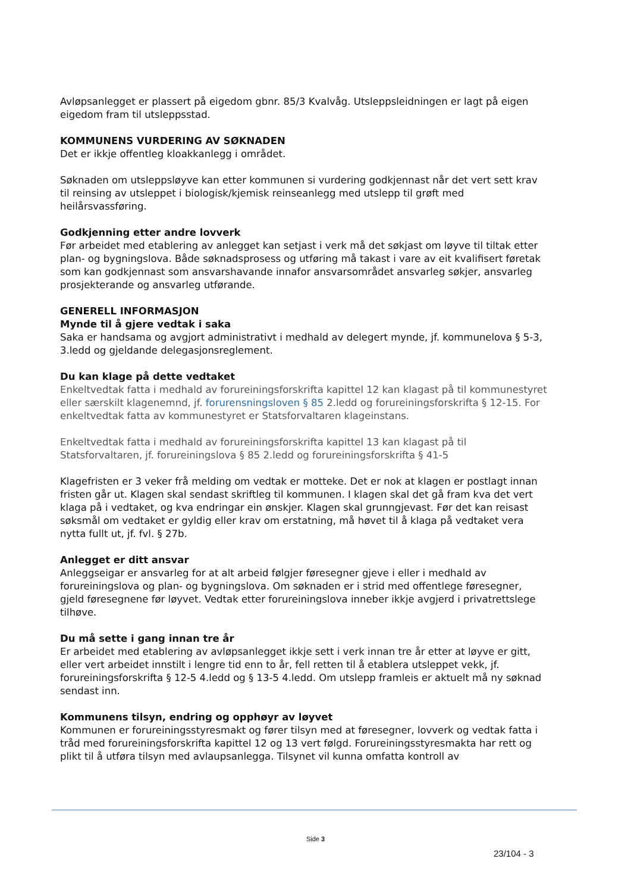Avløpsanlegget er plassert på eigedom gbnr. 85/3 Kvalvåg. Utsleppsleidningen er lagt på eigen eigedom fram til utsleppsstad.
KOMMUNENS VURDERING AV SØKNADEN
Det er ikkje offentleg kloakkanlegg i området.
Søknaden om utsleppsløyve kan etter kommunen si vurdering godkjennast når det vert sett krav til reinsing av utsleppet i biologisk/kjemisk reinseanlegg med utslepp til grøft med heilårsvassføring.
Godkjenning etter andre lovverk
Før arbeidet med etablering av anlegget kan setjast i verk må det søkjast om løyve til tiltak etter plan- og bygningslova. Både søknadsprosess og utføring må takast i vare av eit kvalifisert føretak som kan godkjennast som ansvarshavande innafor ansvarsområdet ansvarleg søkjer, ansvarleg prosjekterande og ansvarleg utførande.
GENERELL INFORMASJON
Mynde til å gjere vedtak i saka
Saka er handsama og avgjort administrativt i medhald av delegert mynde, jf. kommunelova § 5-3, 3.ledd og gjeldande delegasjonsreglement.
Du kan klage på dette vedtaket
Enkeltvedtak fatta i medhald av forureiningsforskrifta kapittel 12 kan klagast på til kommunestyret eller særskilt klagenemnd, jf. forurensningsloven § 85 2.ledd og forureiningsforskrifta § 12-15. For enkeltvedtak fatta av kommunestyret er Statsforvaltaren klageinstans.
Enkeltvedtak fatta i medhald av forureiningsforskrifta kapittel 13 kan klagast på til Statsforvaltaren, jf. forureiningslova § 85 2.ledd og forureiningsforskrifta § 41-5
Klagefristen er 3 veker frå melding om vedtak er motteke. Det er nok at klagen er postlagt innan fristen går ut. Klagen skal sendast skriftleg til kommunen. I klagen skal det gå fram kva det vert klaga på i vedtaket, og kva endringar ein ønskjer. Klagen skal grunngjevast. Før det kan reisast søksmål om vedtaket er gyldig eller krav om erstatning, må høvet til å klaga på vedtaket vera nytta fullt ut, jf. fvl. § 27b.
Anlegget er ditt ansvar
Anleggseigar er ansvarleg for at alt arbeid følgjer føresegner gjeve i eller i medhald av forureiningslova og plan- og bygningslova. Om søknaden er i strid med offentlege føresegner, gjeld føresegnene før løyvet. Vedtak etter forureiningslova inneber ikkje avgjerd i privatrettslege tilhøve.
Du må sette i gang innan tre år
Er arbeidet med etablering av avløpsanlegget ikkje sett i verk innan tre år etter at løyve er gitt, eller vert arbeidet innstilt i lengre tid enn to år, fell retten til å etablera utsleppet vekk, jf. forureiningsforskrifta § 12-5 4.ledd og § 13-5 4.ledd. Om utslepp framleis er aktuelt må ny søknad sendast inn.
Kommunens tilsyn, endring og opphøyr av løyvet
Kommunen er forureiningsstyresmakt og fører tilsyn med at føresegner, lovverk og vedtak fatta i tråd med forureiningsforskrifta kapittel 12 og 13 vert følgd. Forureiningsstyresmakta har rett og plikt til å utføra tilsyn med avlaupsanlegga. Tilsynet vil kunna omfatta kontroll av
Side 3
23/104 - 3